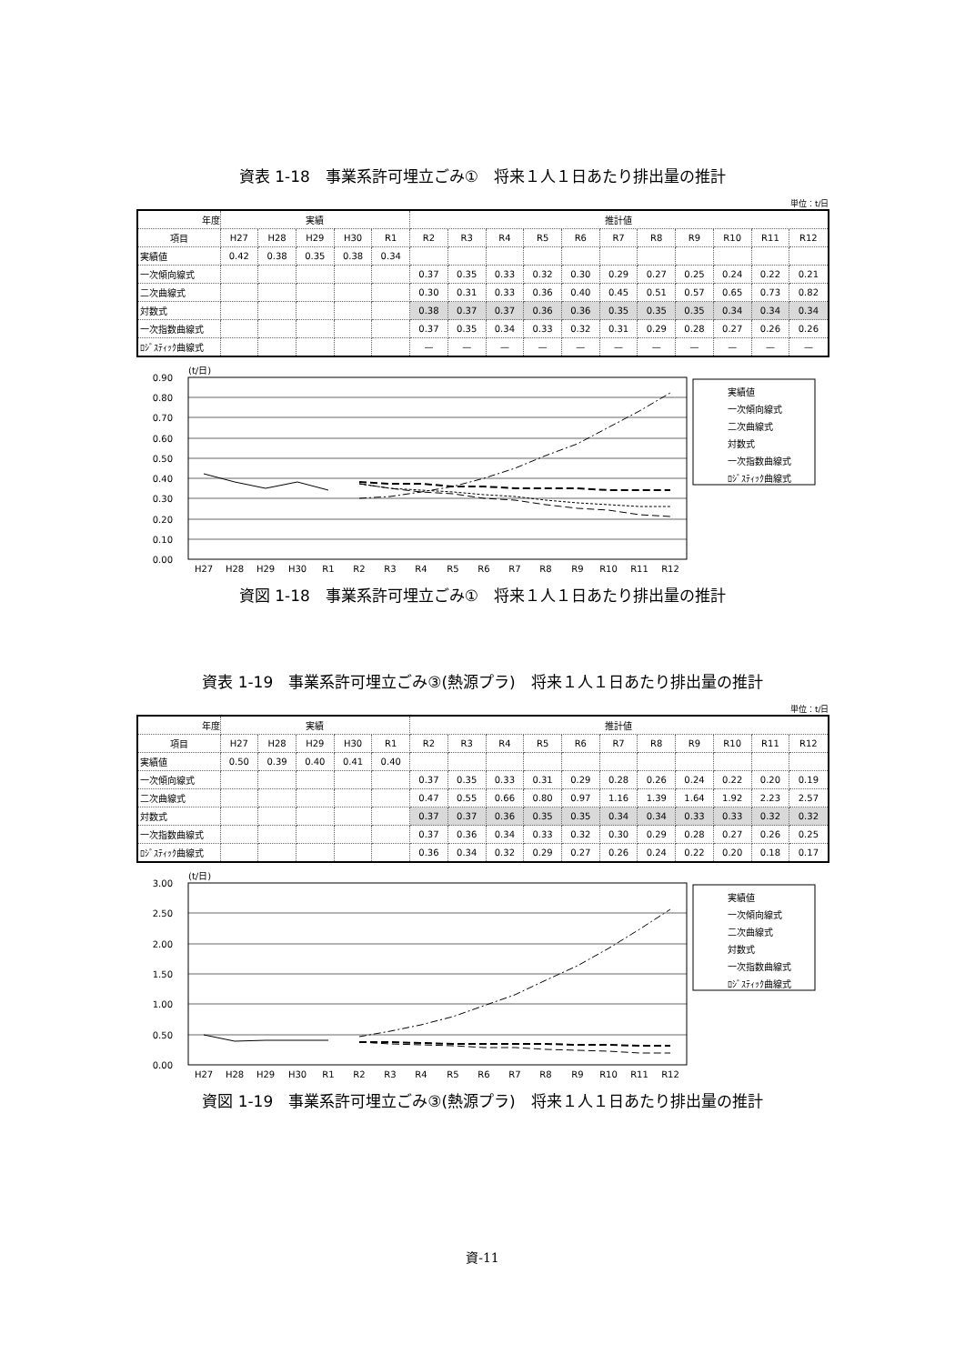資表 1-18　事業系許可埋立ごみ①　将来１人１日あたり排出量の推計
単位：t/日
| 年度 | 実績 | | | | | 推計値 | | | | | | | | | | |
| --- | --- | --- | --- | --- | --- | --- | --- | --- | --- | --- | --- | --- | --- | --- | --- | --- |
| 項目 | H27 | H28 | H29 | H30 | R1 | R2 | R3 | R4 | R5 | R6 | R7 | R8 | R9 | R10 | R11 | R12 |
| 実績値 | 0.42 | 0.38 | 0.35 | 0.38 | 0.34 | | | | | | | | | | | |
| 一次傾向線式 | | | | | | 0.37 | 0.35 | 0.33 | 0.32 | 0.30 | 0.29 | 0.27 | 0.25 | 0.24 | 0.22 | 0.21 |
| 二次曲線式 | | | | | | 0.30 | 0.31 | 0.33 | 0.36 | 0.40 | 0.45 | 0.51 | 0.57 | 0.65 | 0.73 | 0.82 |
| 対数式 | | | | | | 0.38 | 0.37 | 0.37 | 0.36 | 0.36 | 0.35 | 0.35 | 0.35 | 0.34 | 0.34 | 0.34 |
| 一次指数曲線式 | | | | | | 0.37 | 0.35 | 0.34 | 0.33 | 0.32 | 0.31 | 0.29 | 0.28 | 0.27 | 0.26 | 0.26 |
| ﾛｼﾞｽﾃｨｯｸ曲線式 | | | | | | — | — | — | — | — | — | — | — | — | — | — |
(t/日)
0.90
0.80
0.70
0.60
0.50
0.40
0.30
0.20
0.10
0.00
H27
H28
H29
H30
R1
R2
R3
R4
R5
R6
R7
R8
R9
R10
R11
R12
実績値
一次傾向線式
二次曲線式
対数式
一次指数曲線式
ﾛｼﾞｽﾃｨｯｸ曲線式
資図 1-18　事業系許可埋立ごみ①　将来１人１日あたり排出量の推計
資表 1-19　事業系許可埋立ごみ③(熱源プラ)　将来１人１日あたり排出量の推計
単位：t/日
| 年度 | 実績 | | | | | 推計値 | | | | | | | | | | |
| --- | --- | --- | --- | --- | --- | --- | --- | --- | --- | --- | --- | --- | --- | --- | --- | --- |
| 項目 | H27 | H28 | H29 | H30 | R1 | R2 | R3 | R4 | R5 | R6 | R7 | R8 | R9 | R10 | R11 | R12 |
| 実績値 | 0.50 | 0.39 | 0.40 | 0.41 | 0.40 | | | | | | | | | | | |
| 一次傾向線式 | | | | | | 0.37 | 0.35 | 0.33 | 0.31 | 0.29 | 0.28 | 0.26 | 0.24 | 0.22 | 0.20 | 0.19 |
| 二次曲線式 | | | | | | 0.47 | 0.55 | 0.66 | 0.80 | 0.97 | 1.16 | 1.39 | 1.64 | 1.92 | 2.23 | 2.57 |
| 対数式 | | | | | | 0.37 | 0.37 | 0.36 | 0.35 | 0.35 | 0.34 | 0.34 | 0.33 | 0.33 | 0.32 | 0.32 |
| 一次指数曲線式 | | | | | | 0.37 | 0.36 | 0.34 | 0.33 | 0.32 | 0.30 | 0.29 | 0.28 | 0.27 | 0.26 | 0.25 |
| ﾛｼﾞｽﾃｨｯｸ曲線式 | | | | | | 0.36 | 0.34 | 0.32 | 0.29 | 0.27 | 0.26 | 0.24 | 0.22 | 0.20 | 0.18 | 0.17 |
(t/日)
3.00
2.50
2.00
1.50
1.00
0.50
0.00
H27
H28
H29
H30
R1
R2
R3
R4
R5
R6
R7
R8
R9
R10
R11
R12
実績値
一次傾向線式
二次曲線式
対数式
一次指数曲線式
ﾛｼﾞｽﾃｨｯｸ曲線式
資図 1-19　事業系許可埋立ごみ③(熱源プラ)　将来１人１日あたり排出量の推計
資-11